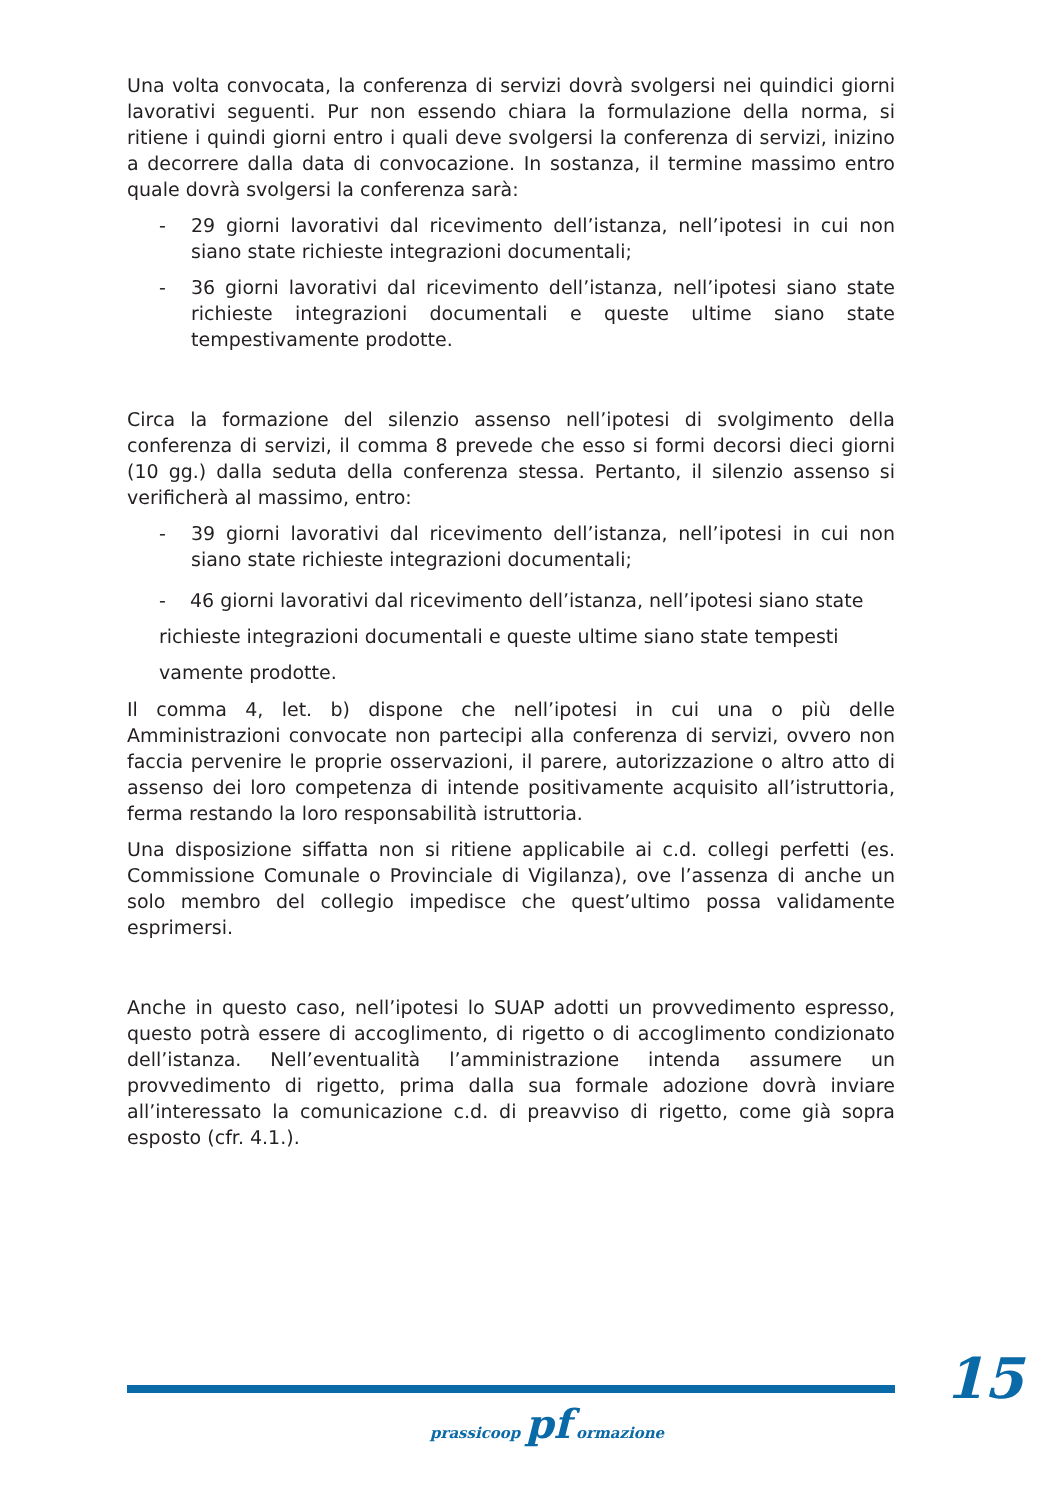Una volta convocata, la conferenza di servizi dovrà svolgersi nei quindici giorni lavorativi seguenti. Pur non essendo chiara la formulazione della norma, si ritiene i quindi giorni entro i quali deve svolgersi la conferenza di servizi, inizino a decorrere dalla data di convocazione. In sostanza, il termine massimo entro quale dovrà svolgersi la conferenza sarà:
- 29 giorni lavorativi dal ricevimento dell’istanza, nell’ipotesi in cui non siano state richieste integrazioni documentali;
- 36 giorni lavorativi dal ricevimento dell’istanza, nell’ipotesi siano state richieste integrazioni documentali e queste ultime siano state tempestivamente prodotte.
Circa la formazione del silenzio assenso nell’ipotesi di svolgimento della conferenza di servizi, il comma 8 prevede che esso si formi decorsi dieci giorni (10 gg.) dalla seduta della conferenza stessa. Pertanto, il silenzio assenso si verificherà al massimo, entro:
- 39 giorni lavorativi dal ricevimento dell’istanza, nell’ipotesi in cui non siano state richieste integrazioni documentali;
- 46 giorni lavorativi dal ricevimento dell’istanza, nell’ipotesi siano state
richieste integrazioni documentali e queste ultime siano state tempesti
vamente prodotte.
Il comma 4, let. b) dispone che nell’ipotesi in cui una o più delle Amministrazioni convocate non partecipi alla conferenza di servizi, ovvero non faccia pervenire le proprie osservazioni, il parere, autorizzazione o altro atto di assenso dei loro competenza di intende positivamente acquisito all’istruttoria, ferma restando la loro responsabilità istruttoria.
Una disposizione siffatta non si ritiene applicabile ai c.d. collegi perfetti (es. Commissione Comunale o Provinciale di Vigilanza), ove l’assenza di anche un solo membro del collegio impedisce che quest’ultimo possa validamente esprimersi.
Anche in questo caso, nell’ipotesi lo SUAP adotti un provvedimento espresso, questo potrà essere di accoglimento, di rigetto o di accoglimento condizionato dell’istanza. Nell’eventualità l’amministrazione intenda assumere un provvedimento di rigetto, prima dalla sua formale adozione dovrà inviare all’interessato la comunicazione c.d. di preavviso di rigetto, come già sopra esposto (cfr. 4.1.).
15
prassicoop pf ormazione